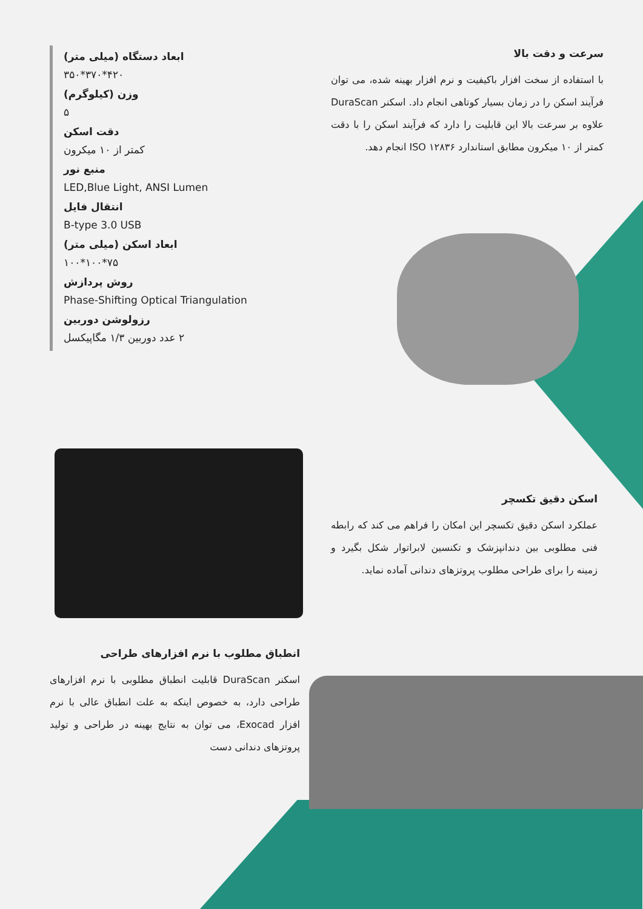سرعت و دقت بالا
با استفاده از سخت افزار باکیفیت و نرم افزار بهینه شده، می توان فرآیند اسکن را در زمان بسیار کوتاهی انجام داد. اسکنر DuraScan علاوه بر سرعت بالا این قابلیت را دارد که فرآیند اسکن را با دقت کمتر از ۱۰ میکرون مطابق استاندارد ISO ۱۲۸۳۶ انجام دهد.
ابعاد دستگاه (میلی متر)
۴۲۰*۳۷۰*۳۵۰
وزن (کیلوگرم)
۵
دقت اسکن
کمتر از ۱۰ میکرون
منبع نور
LED,Blue Light, ANSI Lumen
انتقال فایل
B-type 3.0 USB
ابعاد اسکن (میلی متر)
۷۵*۱۰۰*۱۰۰
روش پردازش
Phase-Shifting Optical Triangulation
رزولوشن دوربین
۲ عدد دوربین ۱/۳ مگاپیکسل
اسکن دقیق تکسچر
عملکرد اسکن دقیق تکسچر این امکان را فراهم می کند که رابطه فنی مطلوبی بین دندانپزشک و تکنسین لابراتوار شکل بگیرد و زمینه را برای طراحی مطلوب پروتزهای دندانی آماده نماید.
انطباق مطلوب با نرم افزارهای طراحی
اسکنر DuraScan قابلیت انطباق مطلوبی با نرم افزارهای طراحی دارد، به خصوص اینکه به علت انطباق عالی با نرم افزار Exocad، می توان به نتایج بهینه در طراحی و تولید پروتزهای دندانی دست